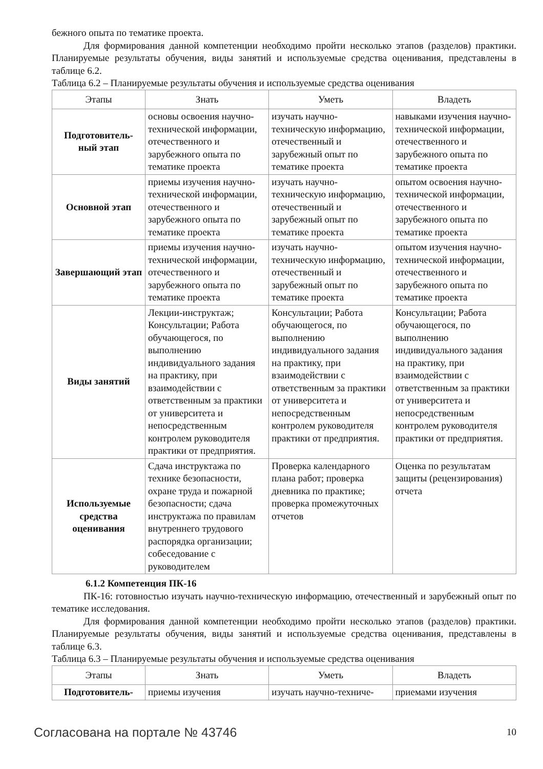бежного опыта по тематике проекта.
Для формирования данной компетенции необходимо пройти несколько этапов (разделов) практики. Планируемые результаты обучения, виды занятий и используемые средства оценивания, представлены в таблице 6.2.
Таблица 6.2 – Планируемые результаты обучения и используемые средства оценивания
| Этапы | Знать | Уметь | Владеть |
| --- | --- | --- | --- |
| Подготовитель-ный этап | основы освоения научно-технической информации, отечественного и зарубежного опыта по тематике проекта | изучать научно-техническую информацию, отечественный и зарубежный опыт по тематике проекта | навыками изучения научно-технической информации, отечественного и зарубежного опыта по тематике проекта |
| Основной этап | приемы изучения научно-технической информации, отечественного и зарубежного опыта по тематике проекта | изучать научно-техническую информацию, отечественный и зарубежный опыт по тематике проекта | опытом освоения научно-технической информации, отечественного и зарубежного опыта по тематике проекта |
| Завершающий этап | приемы изучения научно-технической информации, отечественного и зарубежного опыта по тематике проекта | изучать научно-техническую информацию, отечественный и зарубежный опыт по тематике проекта | опытом изучения научно-технической информации, отечественного и зарубежного опыта по тематике проекта |
| Виды занятий | Лекции-инструктаж; Консультации; Работа обучающегося, по выполнению индивидуального задания на практику, при взаимодействии с ответственным за практики от университета и непосредственным контролем руководителя практики от предприятия. | Консультации; Работа обучающегося, по выполнению индивидуального задания на практику, при взаимодействии с ответственным за практики от университета и непосредственным контролем руководителя практики от предприятия. | Консультации; Работа обучающегося, по выполнению индивидуального задания на практику, при взаимодействии с ответственным за практики от университета и непосредственным контролем руководителя практики от предприятия. |
| Используемые средства оценивания | Сдача инструктажа по технике безопасности, охране труда и пожарной безопасности; сдача инструктажа по правилам внутреннего трудового распорядка организации; собеседование с руководителем | Проверка календарного плана работ; проверка дневника по практике; проверка промежуточных отчетов | Оценка по результатам защиты (рецензирования) отчета |
6.1.2 Компетенция ПК-16
ПК-16: готовностью изучать научно-техническую информацию, отечественный и зарубежный опыт по тематике исследования.
Для формирования данной компетенции необходимо пройти несколько этапов (разделов) практики. Планируемые результаты обучения, виды занятий и используемые средства оценивания, представлены в таблице 6.3.
Таблица 6.3 – Планируемые результаты обучения и используемые средства оценивания
| Этапы | Знать | Уметь | Владеть |
| --- | --- | --- | --- |
| Подготовитель- | приемы изучения | изучать научно-техниче- | приемами изучения |
Согласована на портале № 43746 10